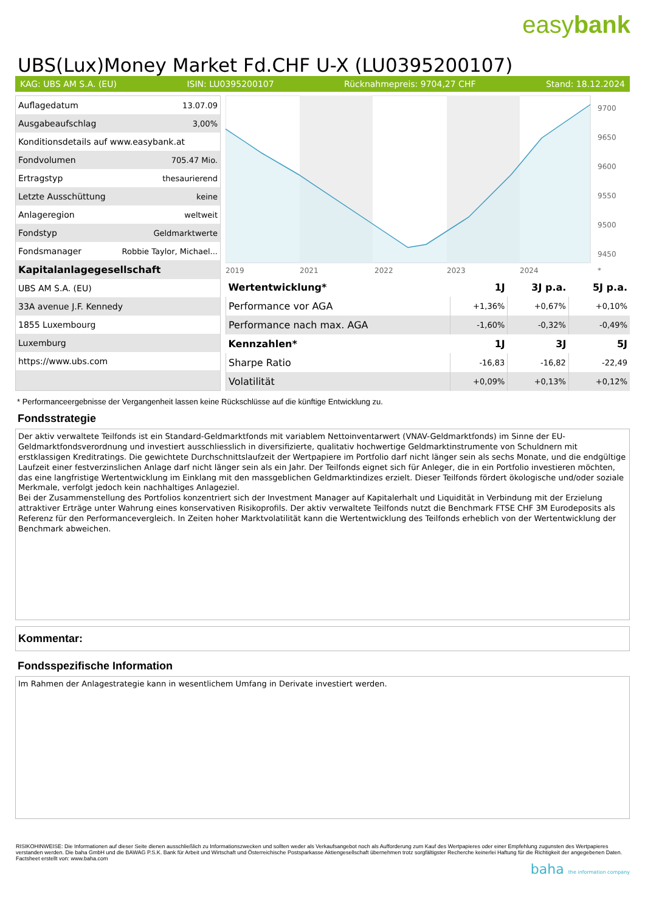easybank
UBS(Lux)Money Market Fd.CHF U-X (LU0395200107)
KAG: UBS AM S.A. (EU) ISIN: LU0395200107 Rücknahmepreis: 9704,27 CHF Stand: 18.12.2024
| Auflagedatum | 13.07.09 |
| Ausgabeaufschlag | 3,00% |
| Konditionsdetails auf www.easybank.at | |
| Fondvolumen | 705.47 Mio. |
| Ertragstyp | thesaurierend |
| Letzte Ausschüttung | keine |
| Anlageregion | weltweit |
| Fondstyp | Geldmarktwerte |
| Fondsmanager | Robbie Taylor, Michael... |
| Kapitalanlagegesellschaft | |
| UBS AM S.A. (EU) | |
| 33A avenue J.F. Kennedy | |
| 1855 Luxembourg | |
| Luxemburg | |
| https://www.ubs.com | |
9700
9650
9600
9550
9500
9450
2019
2021
2022
2023
2024
*
| Wertentwicklung* | 1J | 3J p.a. | 5J p.a. |
| --- | --- | --- | --- |
| Performance vor AGA | +1,36% | +0,67% | +0,10% |
| Performance nach max. AGA | -1,60% | -0,32% | -0,49% |
| Kennzahlen* | 1J | 3J | 5J |
| Sharpe Ratio | -16,83 | -16,82 | -22,49 |
| Volatilität | +0,09% | +0,13% | +0,12% |
* Performanceergebnisse der Vergangenheit lassen keine Rückschlüsse auf die künftige Entwicklung zu.
Fondsstrategie
Der aktiv verwaltete Teilfonds ist ein Standard-Geldmarktfonds mit variablem Nettoinventarwert (VNAV-Geldmarktfonds) im Sinne der EU- Geldmarktfondsverordnung und investiert ausschliesslich in diversifizierte, qualitativ hochwertige Geldmarktinstrumente von Schuldnern mit erstklassigen Kreditratings. Die gewichtete Durchschnittslaufzeit der Wertpapiere im Portfolio darf nicht länger sein als sechs Monate, und die endgültige Laufzeit einer festverzinslichen Anlage darf nicht länger sein als ein Jahr. Der Teilfonds eignet sich für Anleger, die in ein Portfolio investieren möchten, das eine langfristige Wertentwicklung im Einklang mit den massgeblichen Geldmarktindizes erzielt. Dieser Teilfonds fördert ökologische und/oder soziale Merkmale, verfolgt jedoch kein nachhaltiges Anlageziel.
Bei der Zusammenstellung des Portfolios konzentriert sich der Investment Manager auf Kapitalerhalt und Liquidität in Verbindung mit der Erzielung attraktiver Erträge unter Wahrung eines konservativen Risikoprofils. Der aktiv verwaltete Teilfonds nutzt die Benchmark FTSE CHF 3M Eurodeposits als Referenz für den Performancevergleich. In Zeiten hoher Marktvolatilität kann die Wertentwicklung des Teilfonds erheblich von der Wertentwicklung der Benchmark abweichen.
Kommentar:
Fondsspezifische Information
Im Rahmen der Anlagestrategie kann in wesentlichem Umfang in Derivate investiert werden.
RISIKOHINWEISE: Die Informationen auf dieser Seite dienen ausschließlich zu Informationszwecken und sollten weder als Verkaufsangebot noch als Aufforderung zum Kauf des Wertpapieres oder einer Empfehlung zugunsten des Wertpapieres verstanden werden. Die baha GmbH und die BAWAG P.S.K. Bank für Arbeit und Wirtschaft und Österreichische Postsparkasse Aktiengesellschaft übernehmen trotz sorgfältigster Recherche keinerlei Haftung für die Richtigkeit der angegebenen Daten.
Factsheet erstellt von: www.baha.com
baha the information company